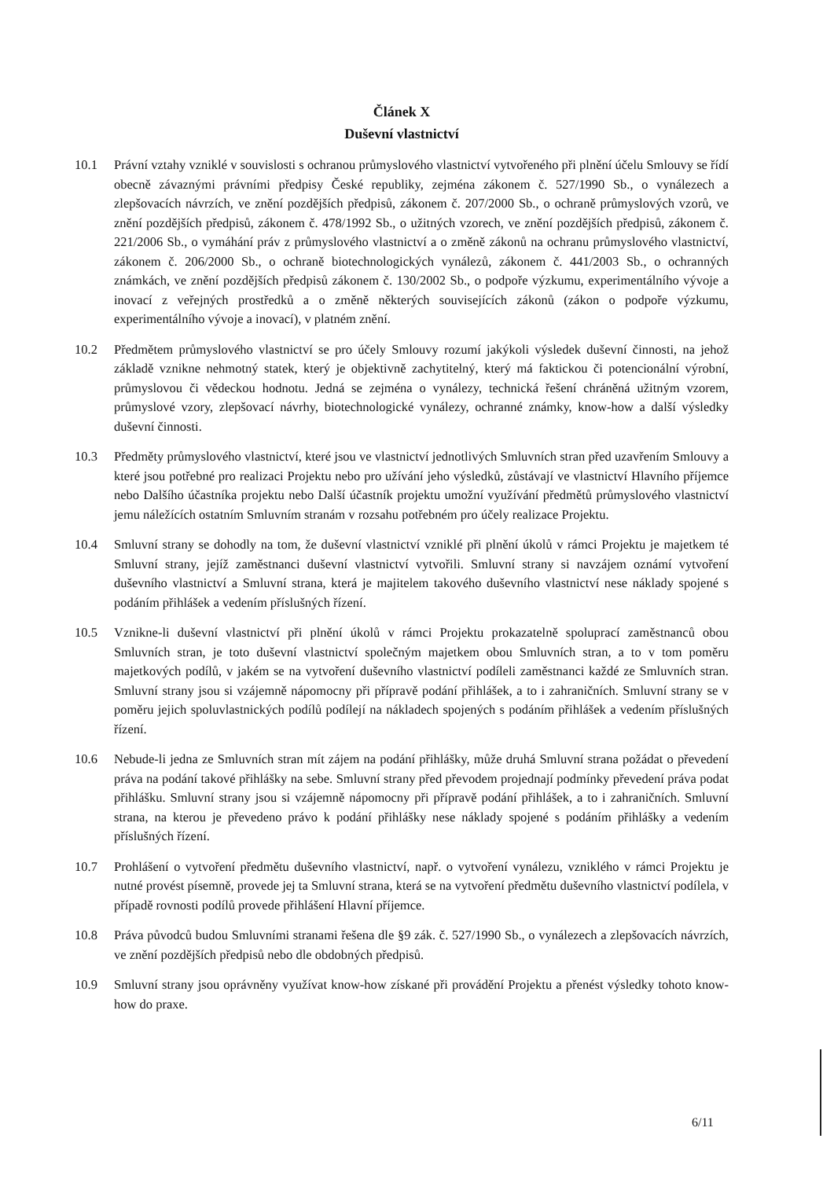Článek X
Duševní vlastnictví
10.1 Právní vztahy vzniklé v souvislosti s ochranou průmyslového vlastnictví vytvořeného při plnění účelu Smlouvy se řídí obecně závaznými právními předpisy České republiky, zejména zákonem č. 527/1990 Sb., o vynálezech a zlepšovacích návrzích, ve znění pozdějších předpisů, zákonem č. 207/2000 Sb., o ochraně průmyslových vzorů, ve znění pozdějších předpisů, zákonem č. 478/1992 Sb., o užitných vzorech, ve znění pozdějších předpisů, zákonem č. 221/2006 Sb., o vymáhání práv z průmyslového vlastnictví a o změně zákonů na ochranu průmyslového vlastnictví, zákonem č. 206/2000 Sb., o ochraně biotechnologických vynálezů, zákonem č. 441/2003 Sb., o ochranných známkách, ve znění pozdějších předpisů zákonem č. 130/2002 Sb., o podpoře výzkumu, experimentálního vývoje a inovací z veřejných prostředků a o změně některých souvisejících zákonů (zákon o podpoře výzkumu, experimentálního vývoje a inovací), v platném znění.
10.2 Předmětem průmyslového vlastnictví se pro účely Smlouvy rozumí jakýkoli výsledek duševní činnosti, na jehož základě vznikne nehmotný statek, který je objektivně zachytitelný, který má faktickou či potencionální výrobní, průmyslovou či vědeckou hodnotu. Jedná se zejména o vynálezy, technická řešení chráněná užitným vzorem, průmyslové vzory, zlepšovací návrhy, biotechnologické vynálezy, ochranné známky, know-how a další výsledky duševní činnosti.
10.3 Předměty průmyslového vlastnictví, které jsou ve vlastnictví jednotlivých Smluvních stran před uzavřením Smlouvy a které jsou potřebné pro realizaci Projektu nebo pro užívání jeho výsledků, zůstávají ve vlastnictví Hlavního příjemce nebo Dalšího účastníka projektu nebo Další účastník projektu umožní využívání předmětů průmyslového vlastnictví jemu náležících ostatním Smluvním stranám v rozsahu potřebném pro účely realizace Projektu.
10.4 Smluvní strany se dohodly na tom, že duševní vlastnictví vzniklé při plnění úkolů v rámci Projektu je majetkem té Smluvní strany, jejíž zaměstnanci duševní vlastnictví vytvořili. Smluvní strany si navzájem oznámí vytvoření duševního vlastnictví a Smluvní strana, která je majitelem takového duševního vlastnictví nese náklady spojené s podáním přihlášek a vedením příslušných řízení.
10.5 Vznikne-li duševní vlastnictví při plnění úkolů v rámci Projektu prokazatelně spoluprací zaměstnanců obou Smluvních stran, je toto duševní vlastnictví společným majetkem obou Smluvních stran, a to v tom poměru majetkových podílů, v jakém se na vytvoření duševního vlastnictví podíleli zaměstnanci každé ze Smluvních stran. Smluvní strany jsou si vzájemně nápomocny při přípravě podání přihlášek, a to i zahraničních. Smluvní strany se v poměru jejich spoluvlastnických podílů podílejí na nákladech spojených s podáním přihlášek a vedením příslušných řízení.
10.6 Nebude-li jedna ze Smluvních stran mít zájem na podání přihlášky, může druhá Smluvní strana požádat o převedení práva na podání takové přihlášky na sebe. Smluvní strany před převodem projednají podmínky převedení práva podat přihlášku. Smluvní strany jsou si vzájemně nápomocny při přípravě podání přihlášek, a to i zahraničních. Smluvní strana, na kterou je převedeno právo k podání přihlášky nese náklady spojené s podáním přihlášky a vedením příslušných řízení.
10.7 Prohlášení o vytvoření předmětu duševního vlastnictví, např. o vytvoření vynálezu, vzniklého v rámci Projektu je nutné provést písemně, provede jej ta Smluvní strana, která se na vytvoření předmětu duševního vlastnictví podílela, v případě rovnosti podílů provede přihlášení Hlavní příjemce.
10.8 Práva původců budou Smluvními stranami řešena dle §9 zák. č. 527/1990 Sb., o vynálezech a zlepšovacích návrzích, ve znění pozdějších předpisů nebo dle obdobných předpisů.
10.9 Smluvní strany jsou oprávněny využívat know-how získané při provádění Projektu a přenést výsledky tohoto know-how do praxe.
6/11